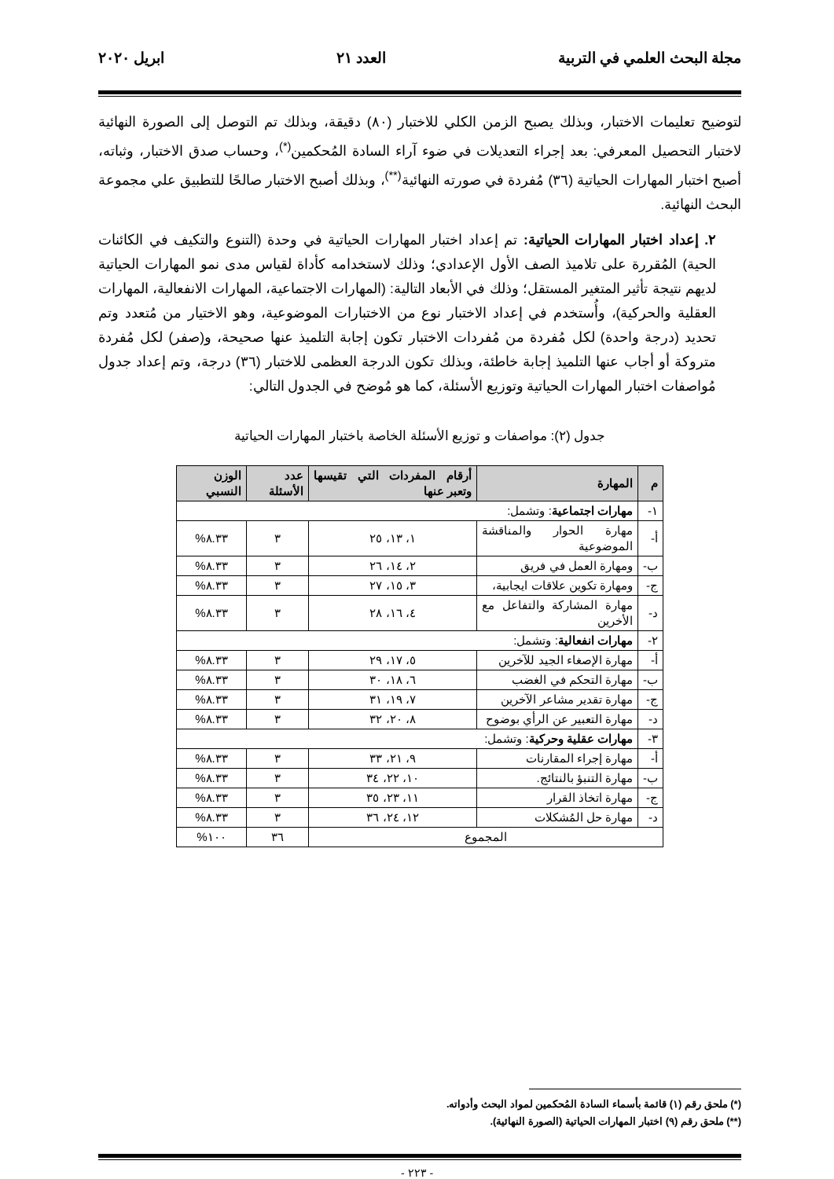مجلة البحث العلمي في التربية العدد ٢١ ابريل ٢٠٢٠
لتوضيح تعليمات الاختبار، وبذلك يصبح الزمن الكلي للاختبار (٨٠) دقيقة، وبذلك تم التوصل إلى الصورة النهائية لاختبار التحصيل المعرفي: بعد إجراء التعديلات في ضوء آراء السادة المُحكمين<sup>(*)</sup>، وحساب صدق الاختبار، وثباته، أصبح اختبار المهارات الحياتية (٣٦) مُفردة في صورته النهائية<sup>(**)</sup>، وبذلك أصبح الاختبار صالحًا للتطبيق علي مجموعة البحث النهائية.
٢. إعداد اختبار المهارات الحياتية: تم إعداد اختبار المهارات الحياتية في وحدة (التنوع والتكيف في الكائنات الحية) المُقررة على تلاميذ الصف الأول الإعدادي؛ وذلك لاستخدامه كأداة لقياس مدى نمو المهارات الحياتية لديهم نتيجة تأثير المتغير المستقل؛ وذلك في الأبعاد التالية: (المهارات الاجتماعية، المهارات الانفعالية، المهارات العقلية والحركية)، وأُستخدم في إعداد الاختبار نوع من الاختبارات الموضوعية، وهو الاختيار من مُتعدد وتم تحديد (درجة واحدة) لكل مُفردة من مُفردات الاختبار تكون إجابة التلميذ عنها صحيحة، و(صفر) لكل مُفردة متروكة أو أجاب عنها التلميذ إجابة خاطئة، وبذلك تكون الدرجة العظمى للاختبار (٣٦) درجة، وتم إعداد جدول مُواصفات اختبار المهارات الحياتية وتوزيع الأسئلة، كما هو مُوضح في الجدول التالي:
جدول (٢): مواصفات و توزيع الأسئلة الخاصة باختبار المهارات الحياتية
| م | المهارة | أرقام المفردات التي تقيسها وتعبر عنها | عدد الأسئلة | الوزن النسبي |
| --- | --- | --- | --- | --- |
| ١- | مهارات اجتماعية : وتشمل: | | | |
| أ- | مهارة الحوار والمناقشة الموضوعية | ١، ١٣، ٢٥ | ٣ | ٨.٣٣% |
| ب- | ومهارة العمل في فريق | ٢، ١٤، ٢٦ | ٣ | ٨.٣٣% |
| ج- | ومهارة تكوين علاقات ايجابية، | ٣، ١٥، ٢٧ | ٣ | ٨.٣٣% |
| د- | مهارة المشاركة والتفاعل مع الأخرين | ٤، ١٦، ٢٨ | ٣ | ٨.٣٣% |
| ٢- | مهارات انفعالية : وتشمل: | | | |
| أ- | مهارة الإصغاء الجيد للآخرين | ٥، ١٧، ٢٩ | ٣ | ٨.٣٣% |
| ب- | مهارة التحكم في الغضب | ٦، ١٨، ٣٠ | ٣ | ٨.٣٣% |
| ج- | مهارة تقدير مشاعر الآخرين | ٧، ١٩، ٣١ | ٣ | ٨.٣٣% |
| د- | مهارة التعبير عن الرأي بوضوح | ٨، ٢٠، ٣٢ | ٣ | ٨.٣٣% |
| ٣- | مهارات عقلية وحركية : وتشمل: | | | |
| أ- | مهارة إجراء المقارنات | ٩، ٢١، ٣٣ | ٣ | ٨.٣٣% |
| ب- | مهارة التنبؤ بالنتائج. | ١٠، ٢٢، ٣٤ | ٣ | ٨.٣٣% |
| ج- | مهارة اتخاذ القرار | ١١، ٢٣، ٣٥ | ٣ | ٨.٣٣% |
| د- | مهارة حل المُشكلات | ١٢، ٢٤، ٣٦ | ٣ | ٨.٣٣% |
| المجموع | | | ٣٦ | ١٠٠% |
(*) ملحق رقم (١) قائمة بأسماء السادة المُحكمين لمواد البحث وأدواته.
(**) ملحق رقم (٩) اختبار المهارات الحياتية (الصورة النهائية).
- ٢٢٣ -